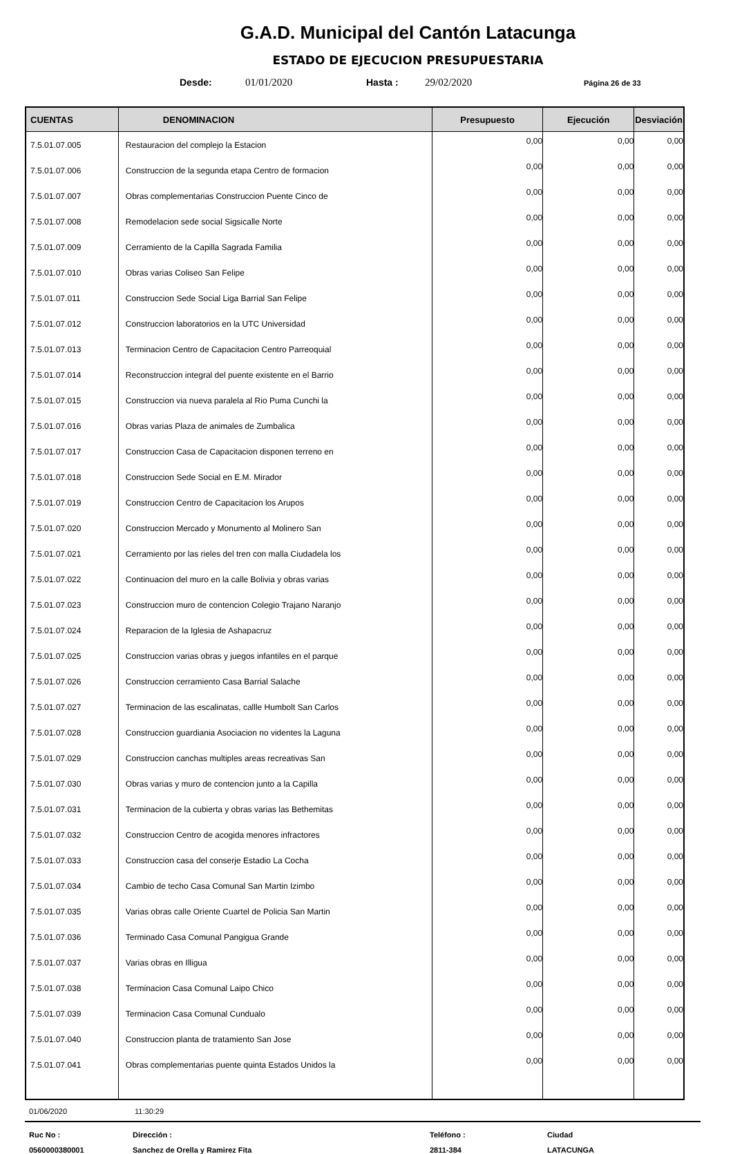G.A.D. Municipal del Cantón Latacunga
ESTADO DE EJECUCION PRESUPUESTARIA
Desde: 01/01/2020 Hasta : 29/02/2020 Página 26 de 33
| CUENTAS | DENOMINACION | Presupuesto | Ejecución | Desviación |
| --- | --- | --- | --- | --- |
| 7.5.01.07.005 | Restauracion del complejo la Estacion | 0,00 | 0,00 | 0,00 |
| 7.5.01.07.006 | Construccion de la segunda etapa Centro de formacion | 0,00 | 0,00 | 0,00 |
| 7.5.01.07.007 | Obras complementarias Construccion Puente Cinco de | 0,00 | 0,00 | 0,00 |
| 7.5.01.07.008 | Remodelacion sede social Sigsicalle Norte | 0,00 | 0,00 | 0,00 |
| 7.5.01.07.009 | Cerramiento de la Capilla Sagrada Familia | 0,00 | 0,00 | 0,00 |
| 7.5.01.07.010 | Obras varias Coliseo San Felipe | 0,00 | 0,00 | 0,00 |
| 7.5.01.07.011 | Construccion Sede Social Liga Barrial San Felipe | 0,00 | 0,00 | 0,00 |
| 7.5.01.07.012 | Construccion laboratorios en la UTC Universidad | 0,00 | 0,00 | 0,00 |
| 7.5.01.07.013 | Terminacion Centro de Capacitacion Centro Parreoquial | 0,00 | 0,00 | 0,00 |
| 7.5.01.07.014 | Reconstruccion integral del puente existente en el Barrio | 0,00 | 0,00 | 0,00 |
| 7.5.01.07.015 | Construccion via nueva paralela al Rio Puma Cunchi la | 0,00 | 0,00 | 0,00 |
| 7.5.01.07.016 | Obras varias Plaza de animales de Zumbalica | 0,00 | 0,00 | 0,00 |
| 7.5.01.07.017 | Construccion Casa de Capacitacion disponen terreno en | 0,00 | 0,00 | 0,00 |
| 7.5.01.07.018 | Construccion Sede Social en E.M. Mirador | 0,00 | 0,00 | 0,00 |
| 7.5.01.07.019 | Construccion Centro de Capacitacion los Arupos | 0,00 | 0,00 | 0,00 |
| 7.5.01.07.020 | Construccion Mercado y Monumento al Molinero San | 0,00 | 0,00 | 0,00 |
| 7.5.01.07.021 | Cerramiento por las rieles del tren con malla Ciudadela los | 0,00 | 0,00 | 0,00 |
| 7.5.01.07.022 | Continuacion del muro en la calle Bolivia y obras varias | 0,00 | 0,00 | 0,00 |
| 7.5.01.07.023 | Construccion muro de contencion Colegio Trajano Naranjo | 0,00 | 0,00 | 0,00 |
| 7.5.01.07.024 | Reparacion de la Iglesia de Ashapacruz | 0,00 | 0,00 | 0,00 |
| 7.5.01.07.025 | Construccion varias obras y juegos infantiles en el parque | 0,00 | 0,00 | 0,00 |
| 7.5.01.07.026 | Construccion cerramiento Casa Barrial Salache | 0,00 | 0,00 | 0,00 |
| 7.5.01.07.027 | Terminacion de las escalinatas, callle Humbolt San Carlos | 0,00 | 0,00 | 0,00 |
| 7.5.01.07.028 | Construccion guardiania Asociacion no videntes la Laguna | 0,00 | 0,00 | 0,00 |
| 7.5.01.07.029 | Construccion canchas multiples areas recreativas San | 0,00 | 0,00 | 0,00 |
| 7.5.01.07.030 | Obras varias y muro de contencion junto a la Capilla | 0,00 | 0,00 | 0,00 |
| 7.5.01.07.031 | Terminacion de la cubierta y obras varias las Bethemitas | 0,00 | 0,00 | 0,00 |
| 7.5.01.07.032 | Construccion Centro de acogida menores infractores | 0,00 | 0,00 | 0,00 |
| 7.5.01.07.033 | Construccion casa del conserje Estadio La Cocha | 0,00 | 0,00 | 0,00 |
| 7.5.01.07.034 | Cambio de techo Casa Comunal San Martin Izimbo | 0,00 | 0,00 | 0,00 |
| 7.5.01.07.035 | Varias obras calle Oriente Cuartel de Policia San Martin | 0,00 | 0,00 | 0,00 |
| 7.5.01.07.036 | Terminado Casa Comunal Pangigua Grande | 0,00 | 0,00 | 0,00 |
| 7.5.01.07.037 | Varias obras en Illigua | 0,00 | 0,00 | 0,00 |
| 7.5.01.07.038 | Terminacion Casa Comunal Laipo Chico | 0,00 | 0,00 | 0,00 |
| 7.5.01.07.039 | Terminacion Casa Comunal Cundualo | 0,00 | 0,00 | 0,00 |
| 7.5.01.07.040 | Construccion planta de tratamiento San Jose | 0,00 | 0,00 | 0,00 |
| 7.5.01.07.041 | Obras complementarias puente quinta Estados Unidos la | 0,00 | 0,00 | 0,00 |
01/06/2020 11:30:29
Ruc No : Dirección : Teléfono : Ciudad 0560000380001 Sanchez de Orella y Ramirez Fita 2811-384 LATACUNGA